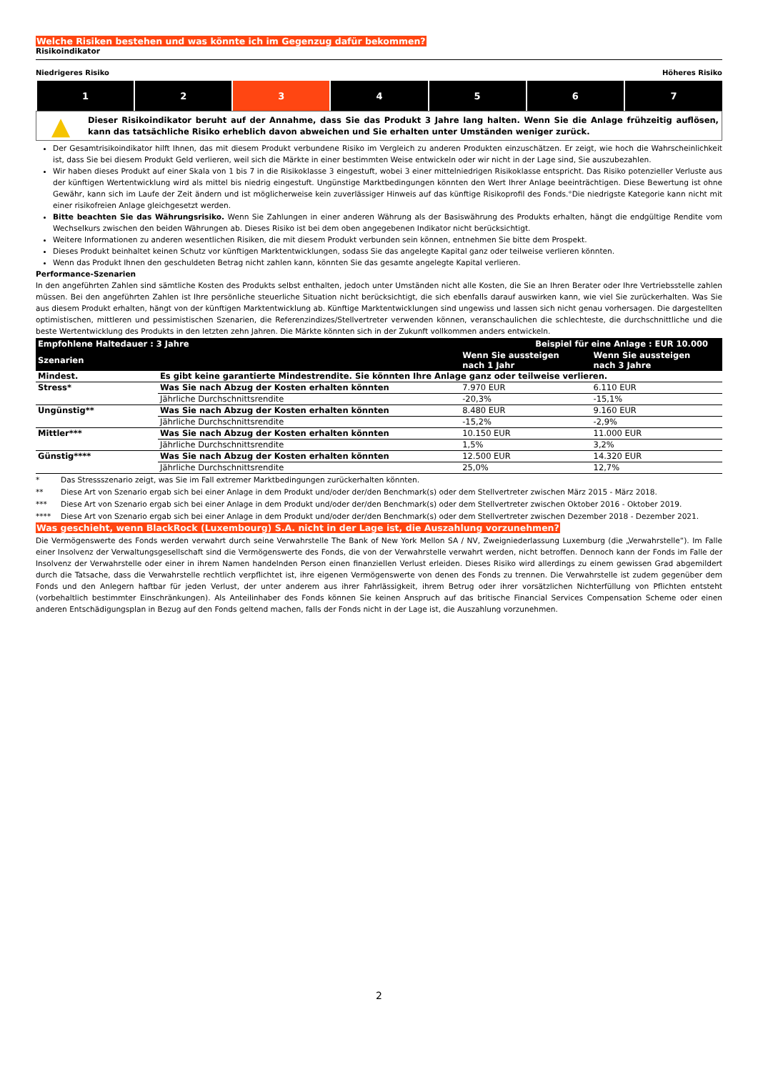Welche Risiken bestehen und was könnte ich im Gegenzug dafür bekommen?
Risikoindikator
Niedrigeres Risiko Höheres Risiko
| 1 | 2 | 3 | 4 | 5 | 6 | 7 |
▲
Dieser Risikoindikator beruht auf der Annahme, dass Sie das Produkt 3 Jahre lang halten. Wenn Sie die Anlage frühzeitig auflösen, kann das tatsächliche Risiko erheblich davon abweichen und Sie erhalten unter Umständen weniger zurück.
Der Gesamtrisikoindikator hilft Ihnen, das mit diesem Produkt verbundene Risiko im Vergleich zu anderen Produkten einzuschätzen. Er zeigt, wie hoch die Wahrscheinlichkeit ist, dass Sie bei diesem Produkt Geld verlieren, weil sich die Märkte in einer bestimmten Weise entwickeln oder wir nicht in der Lage sind, Sie auszubezahlen.
Wir haben dieses Produkt auf einer Skala von 1 bis 7 in die Risikoklasse 3 eingestuft, wobei 3 einer mittelniedrigen Risikoklasse entspricht. Das Risiko potenzieller Verluste aus der künftigen Wertentwicklung wird als mittel bis niedrig eingestuft. Ungünstige Marktbedingungen könnten den Wert Ihrer Anlage beeinträchtigen. Diese Bewertung ist ohne Gewähr, kann sich im Laufe der Zeit ändern und ist möglicherweise kein zuverlässiger Hinweis auf das künftige Risikoprofil des Fonds.°Die niedrigste Kategorie kann nicht mit einer risikofreien Anlage gleichgesetzt werden.
Bitte beachten Sie das Währungsrisiko. Wenn Sie Zahlungen in einer anderen Währung als der Basiswährung des Produkts erhalten, hängt die endgültige Rendite vom Wechselkurs zwischen den beiden Währungen ab. Dieses Risiko ist bei dem oben angegebenen Indikator nicht berücksichtigt.
Weitere Informationen zu anderen wesentlichen Risiken, die mit diesem Produkt verbunden sein können, entnehmen Sie bitte dem Prospekt.
Dieses Produkt beinhaltet keinen Schutz vor künftigen Marktentwicklungen, sodass Sie das angelegte Kapital ganz oder teilweise verlieren könnten.
Wenn das Produkt Ihnen den geschuldeten Betrag nicht zahlen kann, könnten Sie das gesamte angelegte Kapital verlieren.
Performance-Szenarien
In den angeführten Zahlen sind sämtliche Kosten des Produkts selbst enthalten, jedoch unter Umständen nicht alle Kosten, die Sie an Ihren Berater oder Ihre Vertriebsstelle zahlen müssen. Bei den angeführten Zahlen ist Ihre persönliche steuerliche Situation nicht berücksichtigt, die sich ebenfalls darauf auswirken kann, wie viel Sie zurückerhalten. Was Sie aus diesem Produkt erhalten, hängt von der künftigen Marktentwicklung ab. Künftige Marktentwicklungen sind ungewiss und lassen sich nicht genau vorhersagen. Die dargestellten optimistischen, mittleren und pessimistischen Szenarien, die Referenzindizes/Stellvertreter verwenden können, veranschaulichen die schlechteste, die durchschnittliche und die beste Wertentwicklung des Produkts in den letzten zehn Jahren. Die Märkte könnten sich in der Zukunft vollkommen anders entwickeln.
| Empfohlene Haltedauer : 3 Jahre | | Beispiel für eine Anlage : EUR 10.000 | |
| --- | --- | --- | --- |
| Szenarien | | Wenn Sie aussteigen nach 1 Jahr | Wenn Sie aussteigen nach 3 Jahre |
| Mindest. | Es gibt keine garantierte Mindestrendite. Sie könnten Ihre Anlage ganz oder teilweise verlieren. | | |
| Stress* | Was Sie nach Abzug der Kosten erhalten könnten | 7.970 EUR | 6.110 EUR |
| | Jährliche Durchschnittsrendite | -20,3% | -15,1% |
| Ungünstig** | Was Sie nach Abzug der Kosten erhalten könnten | 8.480 EUR | 9.160 EUR |
| | Jährliche Durchschnittsrendite | -15,2% | -2,9% |
| Mittler*** | Was Sie nach Abzug der Kosten erhalten könnten | 10.150 EUR | 11.000 EUR |
| | Jährliche Durchschnittsrendite | 1,5% | 3,2% |
| Günstig**** | Was Sie nach Abzug der Kosten erhalten könnten | 12.500 EUR | 14.320 EUR |
| | Jährliche Durchschnittsrendite | 25,0% | 12,7% |
| * | Das Stressszenario zeigt, was Sie im Fall extremer Marktbedingungen zurückerhalten könnten. |
| ** | Diese Art von Szenario ergab sich bei einer Anlage in dem Produkt und/oder der/den Benchmark(s) oder dem Stellvertreter zwischen März 2015 - März 2018. |
| *** | Diese Art von Szenario ergab sich bei einer Anlage in dem Produkt und/oder der/den Benchmark(s) oder dem Stellvertreter zwischen Oktober 2016 - Oktober 2019. |
| **** | Diese Art von Szenario ergab sich bei einer Anlage in dem Produkt und/oder der/den Benchmark(s) oder dem Stellvertreter zwischen Dezember 2018 - Dezember 2021. |
Was geschieht, wenn BlackRock (Luxembourg) S.A. nicht in der Lage ist, die Auszahlung vorzunehmen?
Die Vermögenswerte des Fonds werden verwahrt durch seine Verwahrstelle The Bank of New York Mellon SA / NV, Zweigniederlassung Luxemburg (die „Verwahrstelle“). Im Falle einer Insolvenz der Verwaltungsgesellschaft sind die Vermögenswerte des Fonds, die von der Verwahrstelle verwahrt werden, nicht betroffen. Dennoch kann der Fonds im Falle der Insolvenz der Verwahrstelle oder einer in ihrem Namen handelnden Person einen finanziellen Verlust erleiden. Dieses Risiko wird allerdings zu einem gewissen Grad abgemildert durch die Tatsache, dass die Verwahrstelle rechtlich verpflichtet ist, ihre eigenen Vermögenswerte von denen des Fonds zu trennen. Die Verwahrstelle ist zudem gegenüber dem Fonds und den Anlegern haftbar für jeden Verlust, der unter anderem aus ihrer Fahrlässigkeit, ihrem Betrug oder ihrer vorsätzlichen Nichterfüllung von Pflichten entsteht (vorbehaltlich bestimmter Einschränkungen). Als Anteilinhaber des Fonds können Sie keinen Anspruch auf das britische Financial Services Compensation Scheme oder einen anderen Entschädigungsplan in Bezug auf den Fonds geltend machen, falls der Fonds nicht in der Lage ist, die Auszahlung vorzunehmen.
2